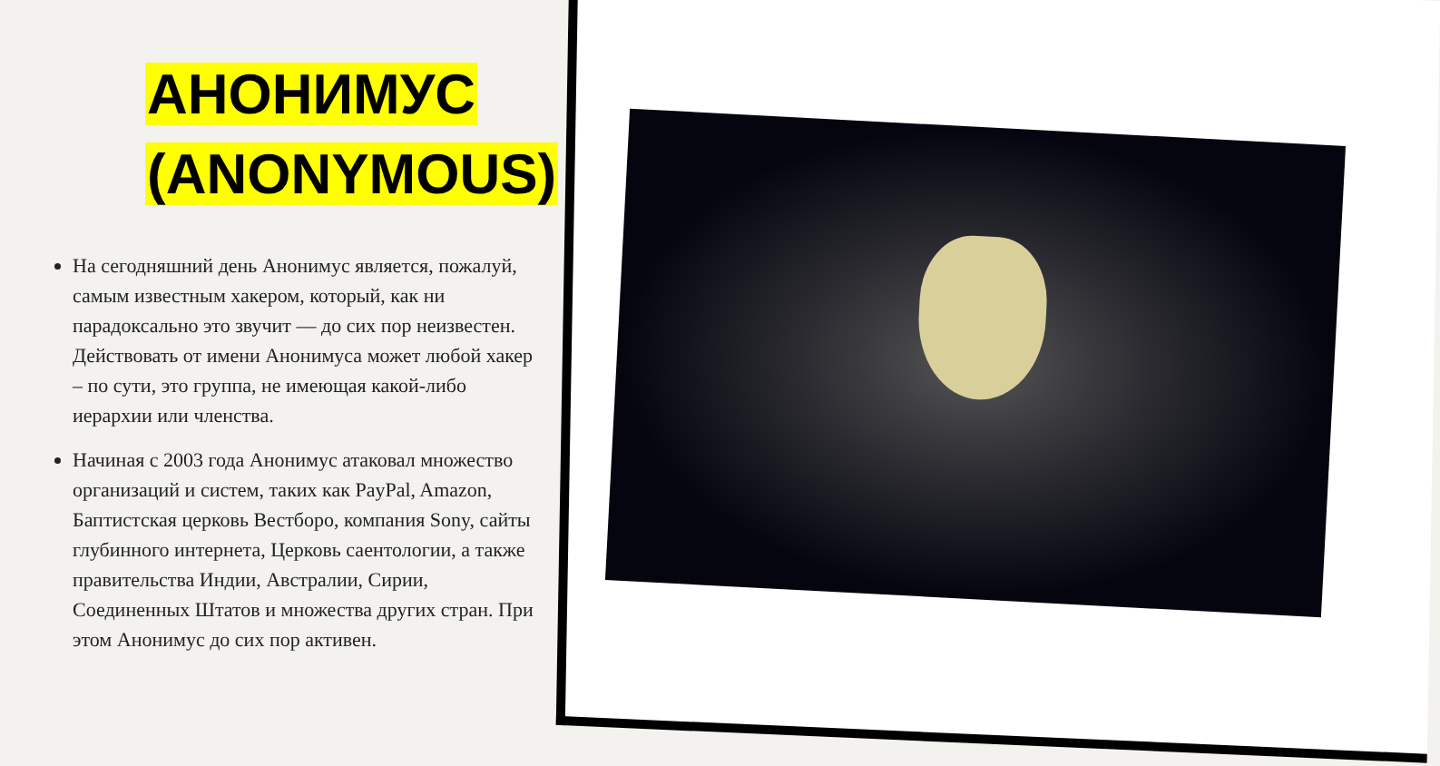АНОНИМУС
(ANONYMOUS)
На сегодняшний день Анонимус является, пожалуй, самым известным хакером, который, как ни парадоксально это звучит — до сих пор неизвестен. Действовать от имени Анонимуса может любой хакер – по сути, это группа, не имеющая какой-либо иерархии или членства.
Начиная с 2003 года Анонимус атаковал множество организаций и систем, таких как PayPal, Amazon, Баптистская церковь Вестборо, компания Sony, сайты глубинного интернета, Церковь саентологии, а также правительства Индии, Австралии, Сирии, Соединенных Штатов и множества других стран. При этом Анонимус до сих пор активен.